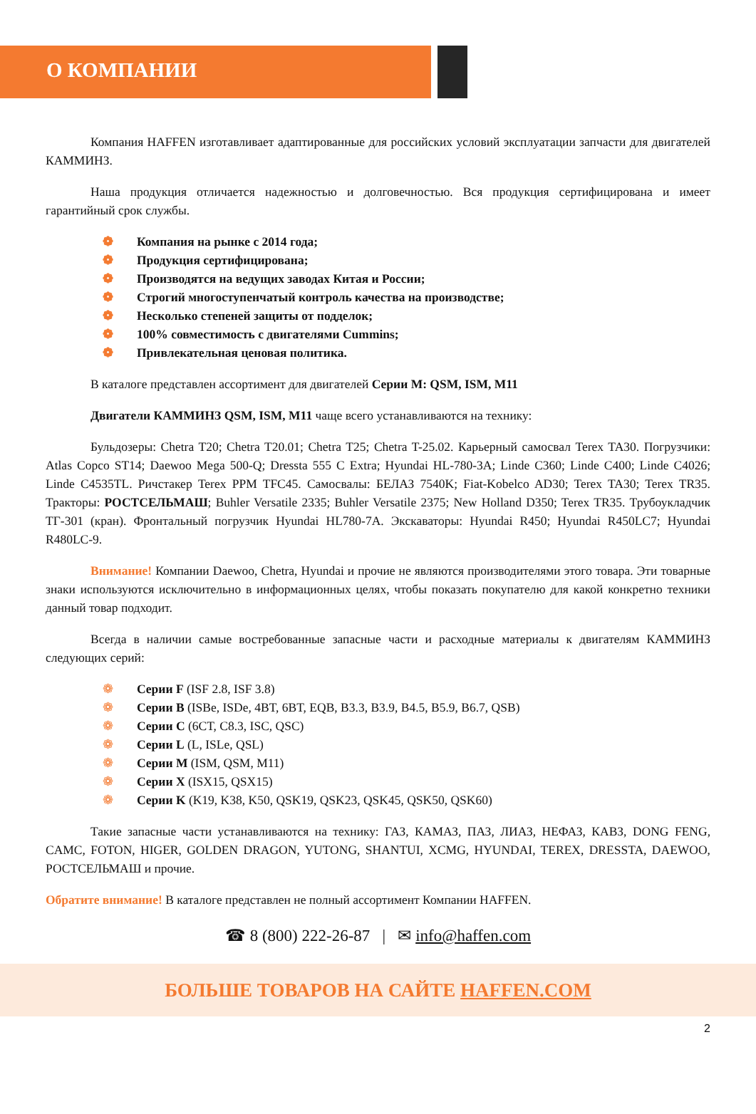О КОМПАНИИ
Компания HAFFEN изготавливает адаптированные для российских условий эксплуатации запчасти для двигателей КАММИНЗ.
Наша продукция отличается надежностью и долговечностью. Вся продукция сертифицирована и имеет гарантийный срок службы.
❁ Компания на рынке с 2014 года;
❁ Продукция сертифицирована;
❁ Производятся на ведущих заводах Китая и России;
❁ Строгий многоступенчатый контроль качества на производстве;
❁ Несколько степеней защиты от подделок;
❁ 100% совместимость с двигателями Cummins;
❁ Привлекательная ценовая политика.
В каталоге представлен ассортимент для двигателей Серии М: QSM, ISM, M11
Двигатели КАММИНЗ QSM, ISM, M11 чаще всего устанавливаются на технику:
Бульдозеры: Chetra T20; Chetra T20.01; Chetra T25; Chetra T-25.02. Карьерный самосвал Terex TA30. Погрузчики: Atlas Copco ST14; Daewoo Mega 500-Q; Dressta 555 C Extra; Hyundai HL-780-3A; Linde C360; Linde C400; Linde C4026; Linde C4535TL. Ричстакер Terex PPM TFC45. Самосвалы: БЕЛАЗ 7540K; Fiat-Kobelco AD30; Terex TA30; Terex TR35. Тракторы: РОСТСЕЛЬМАШ; Buhler Versatile 2335; Buhler Versatile 2375; New Holland D350; Terex TR35. Трубоукладчик ТГ-301 (кран). Фронтальный погрузчик Hyundai HL780-7A. Экскаваторы: Hyundai R450; Hyundai R450LC7; Hyundai R480LC-9.
Внимание! Компании Daewoo, Chetra, Hyundai и прочие не являются производителями этого товара. Эти товарные знаки используются исключительно в информационных целях, чтобы показать покупателю для какой конкретно техники данный товар подходит.
Всегда в наличии самые востребованные запасные части и расходные материалы к двигателям КАММИНЗ следующих серий:
❁ Серии F (ISF 2.8, ISF 3.8)
❁ Серии B (ISBe, ISDe, 4BT, 6BT, EQB, B3.3, B3.9, B4.5, B5.9, B6.7, QSB)
❁ Серии C (6CT, C8.3, ISC, QSC)
❁ Серии L (L, ISLe, QSL)
❁ Серии M (ISM, QSM, M11)
❁ Серии X (ISX15, QSX15)
❁ Серии K (K19, K38, K50, QSK19, QSK23, QSK45, QSK50, QSK60)
Такие запасные части устанавливаются на технику: ГАЗ, КАМАЗ, ПАЗ, ЛИАЗ, НЕФАЗ, КАВЗ, DONG FENG, CAMC, FOTON, HIGER, GOLDEN DRAGON, YUTONG, SHANTUI, XCMG, HYUNDAI, TEREX, DRESSTA, DAEWOO, РОСТСЕЛЬМАШ и прочие.
Обратите внимание! В каталоге представлен не полный ассортимент Компании HAFFEN.
☎ 8 (800) 222-26-87 | ✉ info@haffen.com
БОЛЬШЕ ТОВАРОВ НА САЙТЕ HAFFEN.COM
2